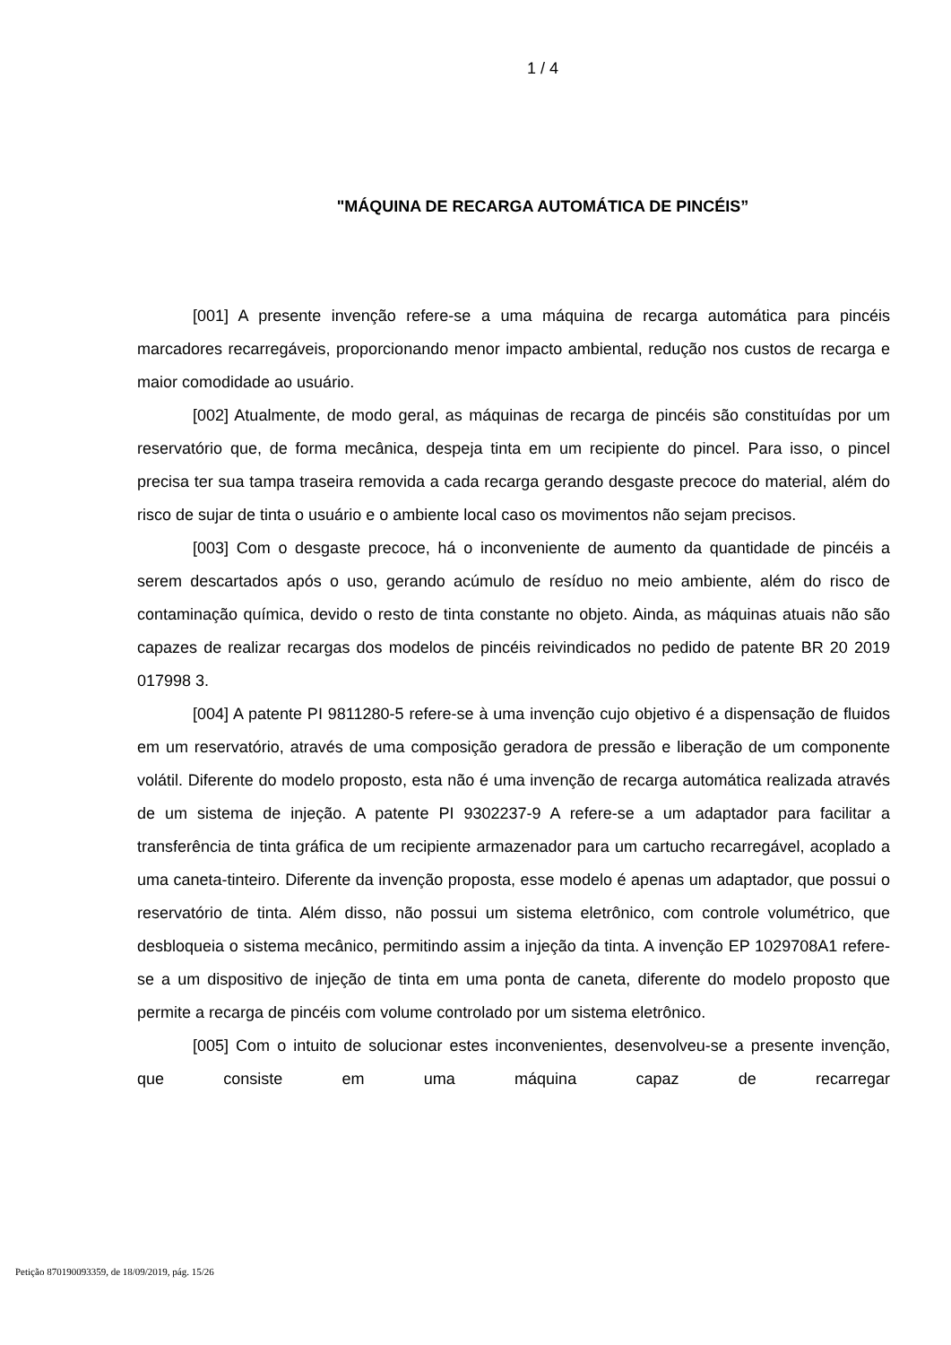1 / 4
"MÁQUINA DE RECARGA AUTOMÁTICA DE PINCÉIS”
[001] A presente invenção refere-se a uma máquina de recarga automática para pincéis marcadores recarregáveis, proporcionando menor impacto ambiental, redução nos custos de recarga e maior comodidade ao usuário.
[002] Atualmente, de modo geral, as máquinas de recarga de pincéis são constituídas por um reservatório que, de forma mecânica, despeja tinta em um recipiente do pincel. Para isso, o pincel precisa ter sua tampa traseira removida a cada recarga gerando desgaste precoce do material, além do risco de sujar de tinta o usuário e o ambiente local caso os movimentos não sejam precisos.
[003] Com o desgaste precoce, há o inconveniente de aumento da quantidade de pincéis a serem descartados após o uso, gerando acúmulo de resíduo no meio ambiente, além do risco de contaminação química, devido o resto de tinta constante no objeto. Ainda, as máquinas atuais não são capazes de realizar recargas dos modelos de pincéis reivindicados no pedido de patente BR 20 2019 017998 3.
[004] A patente PI 9811280-5 refere-se à uma invenção cujo objetivo é a dispensação de fluidos em um reservatório, através de uma composição geradora de pressão e liberação de um componente volátil. Diferente do modelo proposto, esta não é uma invenção de recarga automática realizada através de um sistema de injeção. A patente PI 9302237-9 A refere-se a um adaptador para facilitar a transferência de tinta gráfica de um recipiente armazenador para um cartucho recarregável, acoplado a uma caneta-tinteiro. Diferente da invenção proposta, esse modelo é apenas um adaptador, que possui o reservatório de tinta. Além disso, não possui um sistema eletrônico, com controle volumétrico, que desbloqueia o sistema mecânico, permitindo assim a injeção da tinta. A invenção EP 1029708A1 refere-se a um dispositivo de injeção de tinta em uma ponta de caneta, diferente do modelo proposto que permite a recarga de pincéis com volume controlado por um sistema eletrônico.
[005] Com o intuito de solucionar estes inconvenientes, desenvolveu-se a presente invenção, que consiste em uma máquina capaz de recarregar
Petição 870190093359, de 18/09/2019, pág. 15/26